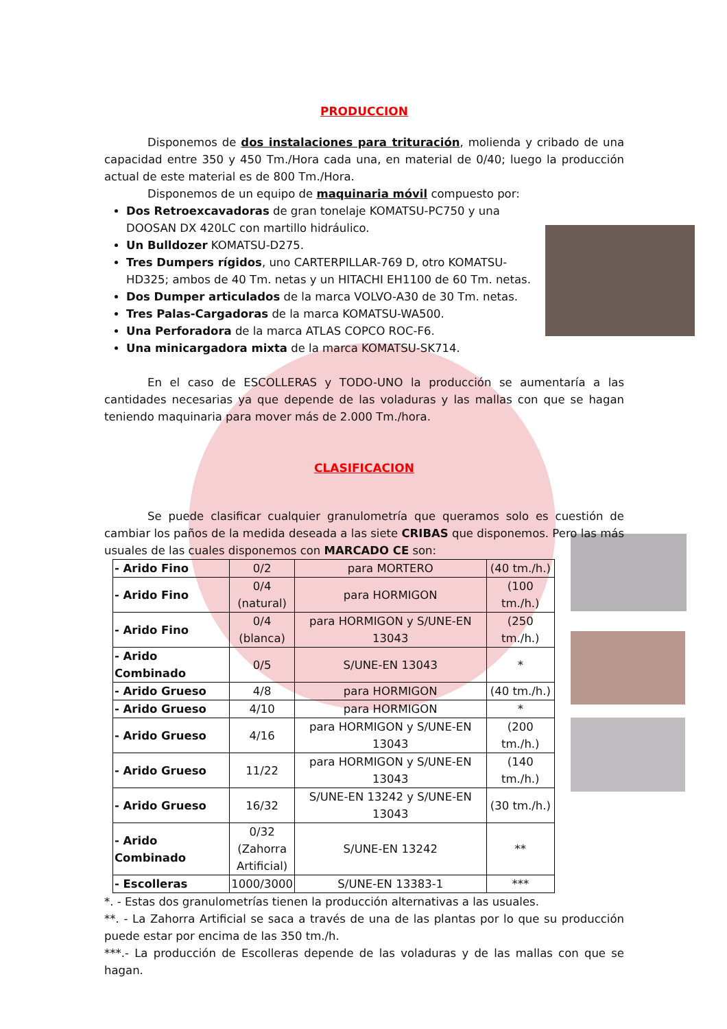PRODUCCION
Disponemos de dos instalaciones para trituración, molienda y cribado de una capacidad entre 350 y 450 Tm./Hora cada una, en material de 0/40; luego la producción actual de este material es de 800 Tm./Hora.
Disponemos de un equipo de maquinaria móvil compuesto por:
Dos Retroexcavadoras de gran tonelaje KOMATSU-PC750 y una DOOSAN DX 420LC con martillo hidráulico.
Un Bulldozer KOMATSU-D275.
Tres Dumpers rígidos, uno CARTERPILLAR-769 D, otro KOMATSU-HD325; ambos de 40 Tm. netas y un HITACHI EH1100 de 60 Tm. netas.
Dos Dumper articulados de la marca VOLVO-A30 de 30 Tm. netas.
Tres Palas-Cargadoras de la marca KOMATSU-WA500.
Una Perforadora de la marca ATLAS COPCO ROC-F6.
Una minicargadora mixta de la marca KOMATSU-SK714.
En el caso de ESCOLLERAS y TODO-UNO la producción se aumentaría a las cantidades necesarias ya que depende de las voladuras y las mallas con que se hagan teniendo maquinaria para mover más de 2.000 Tm./hora.
CLASIFICACION
Se puede clasificar cualquier granulometría que queramos solo es cuestión de cambiar los paños de la medida deseada a las siete CRIBAS que disponemos. Pero las más usuales de las cuales disponemos con MARCADO CE son:
| - Arido Fino | 0/2 | para MORTERO | (40 tm./h.) |
| - Arido Fino | 0/4 (natural) | para HORMIGON | (100 tm./h.) |
| - Arido Fino | 0/4 (blanca) | para HORMIGON y S/UNE-EN 13043 | (250 tm./h.) |
| - Arido Combinado | 0/5 | S/UNE-EN 13043 | * |
| - Arido Grueso | 4/8 | para HORMIGON | (40 tm./h.) |
| - Arido Grueso | 4/10 | para HORMIGON | * |
| - Arido Grueso | 4/16 | para HORMIGON y S/UNE-EN 13043 | (200 tm./h.) |
| - Arido Grueso | 11/22 | para HORMIGON y S/UNE-EN 13043 | (140 tm./h.) |
| - Arido Grueso | 16/32 | S/UNE-EN 13242 y S/UNE-EN 13043 | (30 tm./h.) |
| - Arido Combinado | 0/32 (Zahorra Artificial) | S/UNE-EN 13242 | ** |
| - Escolleras | 1000/3000 | S/UNE-EN 13383-1 | *** |
*. - Estas dos granulometrías tienen la producción alternativas a las usuales.
**. - La Zahorra Artificial se saca a través de una de las plantas por lo que su producción puede estar por encima de las 350 tm./h.
***.- La producción de Escolleras depende de las voladuras y de las mallas con que se hagan.